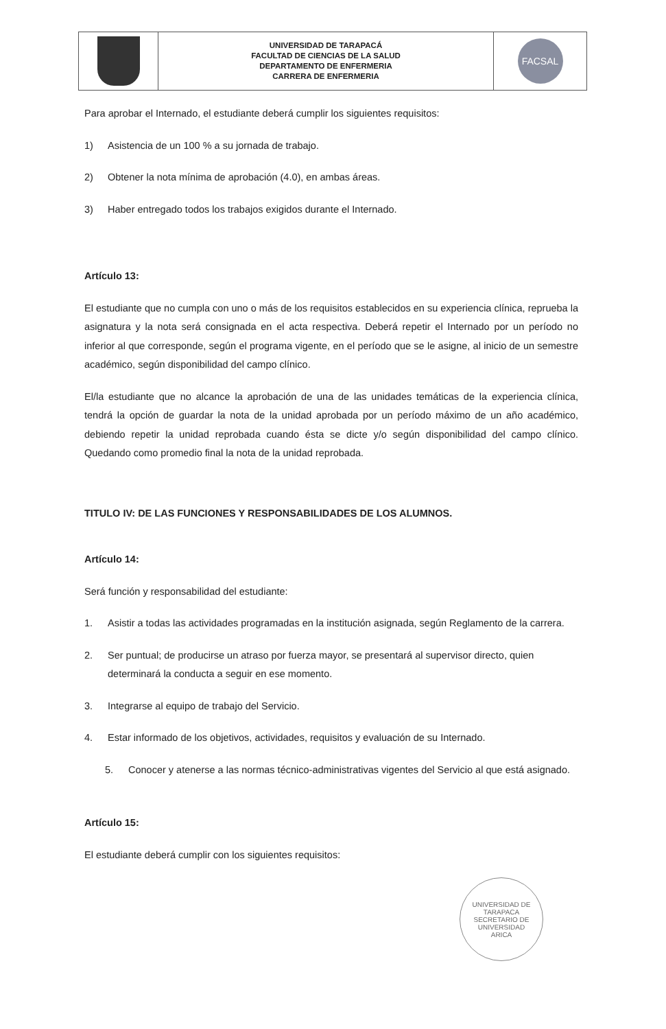UNIVERSIDAD DE TARAPACÁ
FACULTAD DE CIENCIAS DE LA SALUD
DEPARTAMENTO DE ENFERMERIA
CARRERA DE ENFERMERIA
FACSAL
Para aprobar el Internado, el estudiante deberá cumplir los siguientes requisitos:
1) Asistencia de un 100 % a su jornada de trabajo.
2) Obtener la nota mínima de aprobación (4.0), en ambas áreas.
3) Haber entregado todos los trabajos exigidos durante el Internado.
Artículo 13:
El estudiante que no cumpla con uno o más de los requisitos establecidos en su experiencia clínica, reprueba la asignatura y la nota será consignada en el acta respectiva. Deberá repetir el Internado por un período no inferior al que corresponde, según el programa vigente, en el período que se le asigne, al inicio de un semestre académico, según disponibilidad del campo clínico.
El/la estudiante que no alcance la aprobación de una de las unidades temáticas de la experiencia clínica, tendrá la opción de guardar la nota de la unidad aprobada por un período máximo de un año académico, debiendo repetir la unidad reprobada cuando ésta se dicte y/o según disponibilidad del campo clínico. Quedando como promedio final la nota de la unidad reprobada.
TITULO IV: DE LAS FUNCIONES Y RESPONSABILIDADES DE LOS ALUMNOS.
Artículo 14:
Será función y responsabilidad del estudiante:
1. Asistir a todas las actividades programadas en la institución asignada, según Reglamento de la carrera.
2. Ser puntual; de producirse un atraso por fuerza mayor, se presentará al supervisor directo, quien determinará la conducta a seguir en ese momento.
3. Integrarse al equipo de trabajo del Servicio.
4. Estar informado de los objetivos, actividades, requisitos y evaluación de su Internado.
5. Conocer y atenerse a las normas técnico-administrativas vigentes del Servicio al que está asignado.
Artículo 15:
El estudiante deberá cumplir con los siguientes requisitos:
UNIVERSIDAD DE TARAPACA
SECRETARIO DE UNIVERSIDAD
ARICA